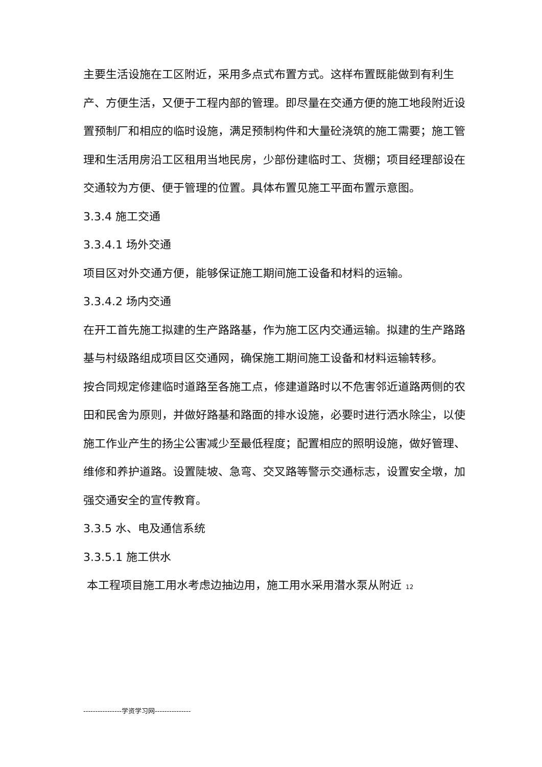主要生活设施在工区附近，采用多点式布置方式。这样布置既能做到有利生产、方便生活，又便于工程内部的管理。即尽量在交通方便的施工地段附近设置预制厂和相应的临时设施，满足预制构件和大量砼浇筑的施工需要；施工管理和生活用房沿工区租用当地民房，少部份建临时工、货棚；项目经理部设在交通较为方便、便于管理的位置。具体布置见施工平面布置示意图。
3.3.4 施工交通
3.3.4.1 场外交通
项目区对外交通方便，能够保证施工期间施工设备和材料的运输。
3.3.4.2 场内交通
在开工首先施工拟建的生产路路基，作为施工区内交通运输。拟建的生产路路基与村级路组成项目区交通网，确保施工期间施工设备和材料运输转移。
按合同规定修建临时道路至各施工点，修建道路时以不危害邻近道路两侧的农田和民舍为原则，并做好路基和路面的排水设施，必要时进行洒水除尘，以使施工作业产生的扬尘公害减少至最低程度；配置相应的照明设施，做好管理、维修和养护道路。设置陡坡、急弯、交叉路等警示交通标志，设置安全墩，加强交通安全的宣传教育。
3.3.5 水、电及通信系统
3.3.5.1 施工供水
本工程项目施工用水考虑边抽边用，施工用水采用潜水泵从附近 12
----------------学资学习网---------------